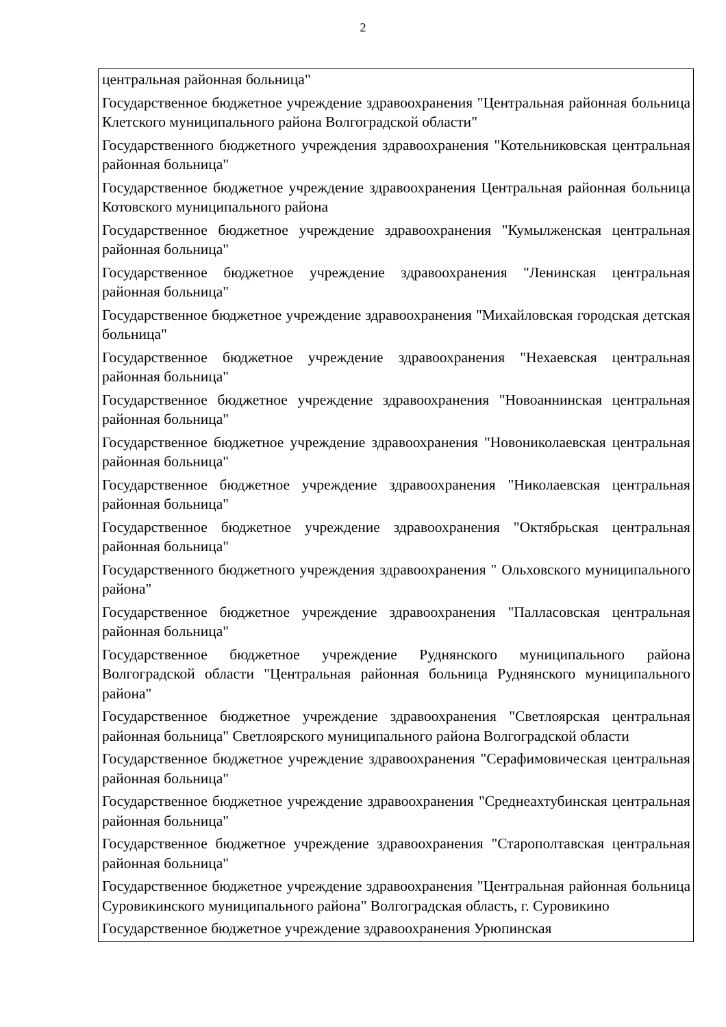2
| центральная районная больница" |
| Государственное бюджетное учреждение здравоохранения "Центральная районная больница Клетского муниципального района Волгоградской области" |
| Государственного бюджетного учреждения здравоохранения "Котельниковская центральная районная больница" |
| Государственное бюджетное учреждение здравоохранения Центральная районная больница Котовского муниципального района |
| Государственное бюджетное учреждение здравоохранения "Кумылженская центральная районная больница" |
| Государственное бюджетное учреждение здравоохранения "Ленинская центральная районная больница" |
| Государственное бюджетное учреждение здравоохранения "Михайловская городская детская больница" |
| Государственное бюджетное учреждение здравоохранения "Нехаевская центральная районная больница" |
| Государственное бюджетное учреждение здравоохранения "Новоаннинская центральная районная больница" |
| Государственное бюджетное учреждение здравоохранения "Новониколаевская центральная районная больница" |
| Государственное бюджетное учреждение здравоохранения "Николаевская центральная районная больница" |
| Государственное бюджетное учреждение здравоохранения "Октябрьская центральная районная больница" |
| Государственного бюджетного учреждения здравоохранения " Ольховского муниципального района" |
| Государственное бюджетное учреждение здравоохранения "Палласовская центральная районная больница" |
| Государственное бюджетное учреждение Руднянского муниципального района Волгоградской области "Центральная районная больница Руднянского муниципального района" |
| Государственное бюджетное учреждение здравоохранения "Светлоярская центральная районная больница" Светлоярского муниципального района Волгоградской области |
| Государственное бюджетное учреждение здравоохранения "Серафимовическая центральная районная больница" |
| Государственное бюджетное учреждение здравоохранения "Среднеахтубинская центральная районная больница" |
| Государственное бюджетное учреждение здравоохранения "Старополтавская центральная районная больница" |
| Государственное бюджетное учреждение здравоохранения "Центральная районная больница Суровикинского муниципального района" Волгоградская область, г. Суровикино |
| Государственное бюджетное учреждение здравоохранения Урюпинская |